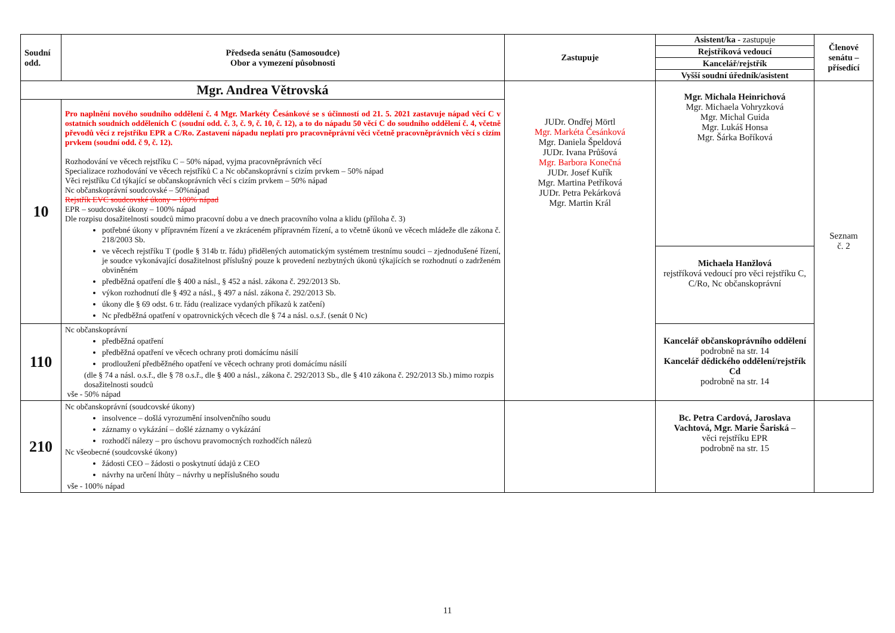| Soudní odd. | Předseda senátu (Samosoudce) Obor a vymezení působnosti | Zastupuje | Asistent/ka - zastupuje Rejstříková vedoucí Kancelář/rejstřík Vyšší soudní úředník/asistent | Členové senátu – přísedící |
| --- | --- | --- | --- | --- |
| Mgr. Andrea Větrovská | | JUDr. Ondřej Mörtl Mgr. Markéta Česánková Mgr. Daniela Špeldová JUDr. Ivana Průšová Mgr. Barbora Konečná JUDr. Josef Kuřík Mgr. Martina Petříková JUDr. Petra Pekárková Mgr. Martin Král | Mgr. Michala Heinrichová Mgr. Michaela Vohryzková Mgr. Michal Guida Mgr. Lukáš Honsa Mgr. Šárka Boříková | Seznam č. 2 |
| 10 | Pro naplnění nového soudního oddělení č. 4 Mgr. Markéty Česánkové se s účinností od 21. 5. 2021 zastavuje nápad věcí C v ostatních soudních odděleních C (soudní odd. č. 3, č. 9, č. 10, č. 12), a to do nápadu 50 věcí C do soudního oddělení č. 4, včetně převodů věcí z rejstříku EPR a C/Ro. Zastavení nápadu neplatí pro pracovněprávní věci včetně pracovněprávních věcí s cizím prvkem (soudní odd. č 9, č. 12). Rozhodování ve věcech rejstříku C – 50% nápad, vyjma pracovněprávních věcí Specializace rozhodování ve věcech rejstříků C a Nc občanskoprávní s cizím prvkem – 50% nápad Věci rejstříku Cd týkající se občanskoprávních věcí s cizím prvkem – 50% nápad Nc občanskoprávní soudcovské – 50%nápad Rejstřík EVC soudcovské úkony – 100% nápad EPR – soudcovské úkony – 100% nápad Dle rozpisu dosažitelnosti soudců mimo pracovní dobu a ve dnech pracovního volna a klidu (příloha č. 3) potřebné úkony v přípravném řízení a ve zkráceném přípravném řízení, a to včetně úkonů ve věcech mládeže dle zákona č. 218/2003 Sb. ve věcech rejstříku T (podle § 314b tr. řádu) přidělených automatickým systémem trestnímu soudci – zjednodušené řízení, je soudce vykonávající dosažitelnost příslušný pouze k provedení nezbytných úkonů týkajících se rozhodnutí o zadrženém obviněném předběžná opatření dle § 400 a násl., § 452 a násl. zákona č. 292/2013 Sb. výkon rozhodnutí dle § 492 a násl., § 497 a násl. zákona č. 292/2013 Sb. úkony dle § 69 odst. 6 tr. řádu (realizace vydaných příkazů k zatčení) Nc předběžná opatření v opatrovnických věcech dle § 74 a násl. o.s.ř. (senát 0 Nc) | | | |
| | | | Michaela Hanžlová rejstříková vedoucí pro věci rejstříku C, C/Ro, Nc občanskoprávní | |
| 110 | Nc občanskoprávní předběžná opatření předběžná opatření ve věcech ochrany proti domácímu násilí prodloužení předběžného opatření ve věcech ochrany proti domácímu násilí (dle § 74 a násl. o.s.ř., dle § 78 o.s.ř., dle § 400 a násl., zákona č. 292/2013 Sb., dle § 410 zákona č. 292/2013 Sb.) mimo rozpis dosažitelnosti soudců vše - 50% nápad | | Kancelář občanskoprávního oddělení podrobně na str. 14 Kancelář dědického oddělení/rejstřík Cd podrobně na str. 14 | |
| 210 | Nc občanskoprávní (soudcovské úkony) insolvence – došlá vyrozumění insolvenčního soudu záznamy o vykázání – došlé záznamy o vykázání rozhodčí nálezy – pro úschovu pravomocných rozhodčích nálezů Nc všeobecné (soudcovské úkony) žádosti CEO – žádosti o poskytnutí údajů z CEO návrhy na určení lhůty – návrhy u nepříslušného soudu vše - 100% nápad | | Bc. Petra Cardová, Jaroslava Vachtová, Mgr. Marie Šariská – věci rejstříku EPR podrobně na str. 15 | |
11